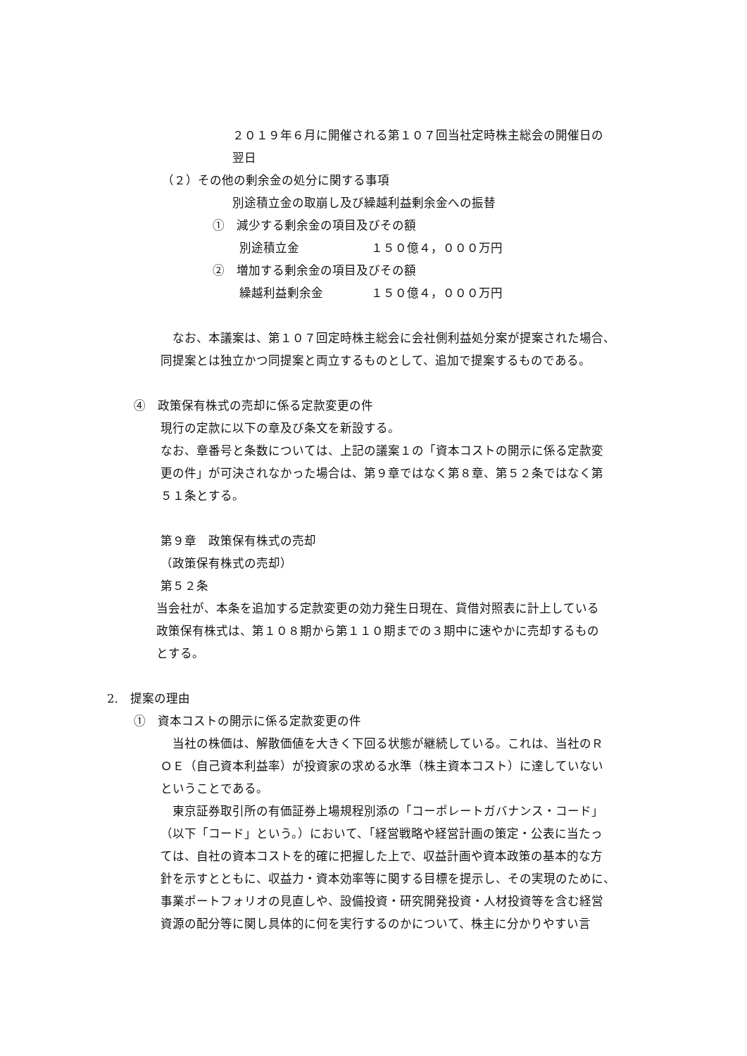２０１９年６月に開催される第１０７回当社定時株主総会の開催日の
翌日
（２）その他の剰余金の処分に関する事項
別途積立金の取崩し及び繰越利益剰余金への振替
①　減少する剰余金の項目及びその額
別途積立金　　　　　　１５０億４，０００万円
②　増加する剰余金の項目及びその額
繰越利益剰余金　　　　１５０億４，０００万円
　なお、本議案は、第１０７回定時株主総会に会社側利益処分案が提案された場合、
同提案とは独立かつ同提案と両立するものとして、追加で提案するものである。
④　政策保有株式の売却に係る定款変更の件
現行の定款に以下の章及び条文を新設する。
なお、章番号と条数については、上記の議案１の「資本コストの開示に係る定款変
更の件」が可決されなかった場合は、第９章ではなく第８章、第５２条ではなく第
５１条とする。
第９章　政策保有株式の売却
（政策保有株式の売却）
第５２条
当会社が、本条を追加する定款変更の効力発生日現在、貸借対照表に計上している
政策保有株式は、第１０８期から第１１０期までの３期中に速やかに売却するもの
とする。
2.　提案の理由
①　資本コストの開示に係る定款変更の件
　当社の株価は、解散価値を大きく下回る状態が継続している。これは、当社のＲ
ＯＥ（自己資本利益率）が投資家の求める水準（株主資本コスト）に達していない
ということである。
　東京証券取引所の有価証券上場規程別添の「コーポレートガバナンス・コード」
（以下「コード」という。）において、「経営戦略や経営計画の策定・公表に当たっ
ては、自社の資本コストを的確に把握した上で、収益計画や資本政策の基本的な方
針を示すとともに、収益力・資本効率等に関する目標を提示し、その実現のために、
事業ポートフォリオの見直しや、設備投資・研究開発投資・人材投資等を含む経営
資源の配分等に関し具体的に何を実行するのかについて、株主に分かりやすい言